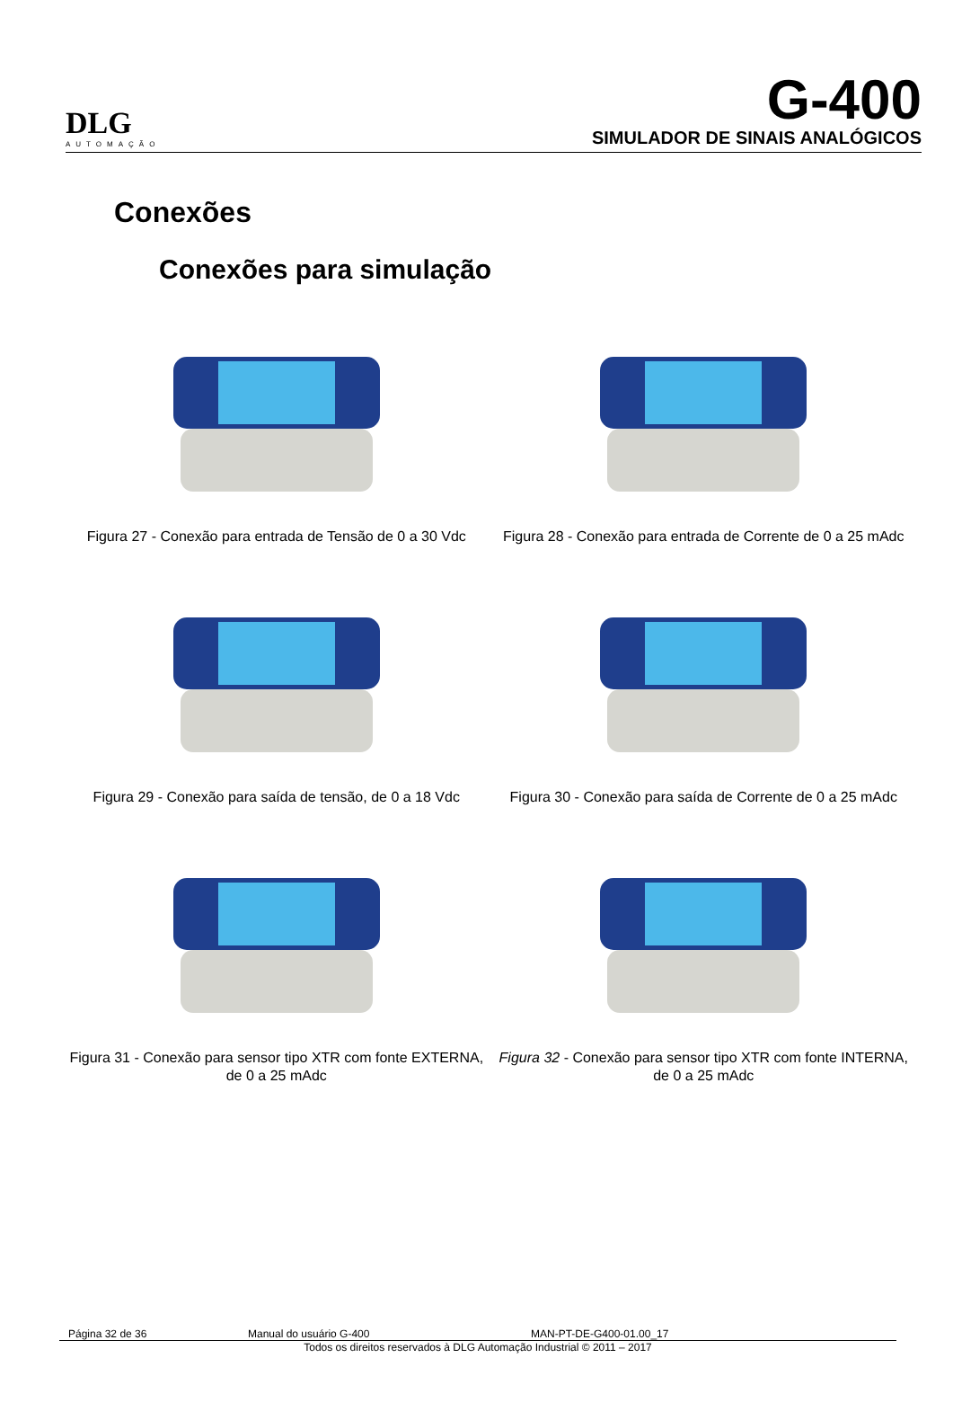DLG
AUTOMAÇÃO
G-400
SIMULADOR DE SINAIS ANALÓGICOS
Conexões
Conexões para simulação
Figura 27 - Conexão para entrada de Tensão de 0 a 30 Vdc
Figura 28 - Conexão para entrada de Corrente de 0 a 25 mAdc
Figura 29 - Conexão para saída de tensão, de 0 a 18 Vdc
Figura 30 - Conexão para saída de Corrente de 0 a 25 mAdc
Figura 31 - Conexão para sensor tipo XTR com fonte EXTERNA, de 0 a 25 mAdc
Figura 32 - Conexão para sensor tipo XTR com fonte INTERNA, de 0 a 25 mAdc
Página 32 de 36 Manual do usuário G-400 MAN-PT-DE-G400-01.00_17
Todos os direitos reservados à DLG Automação Industrial © 2011 – 2017